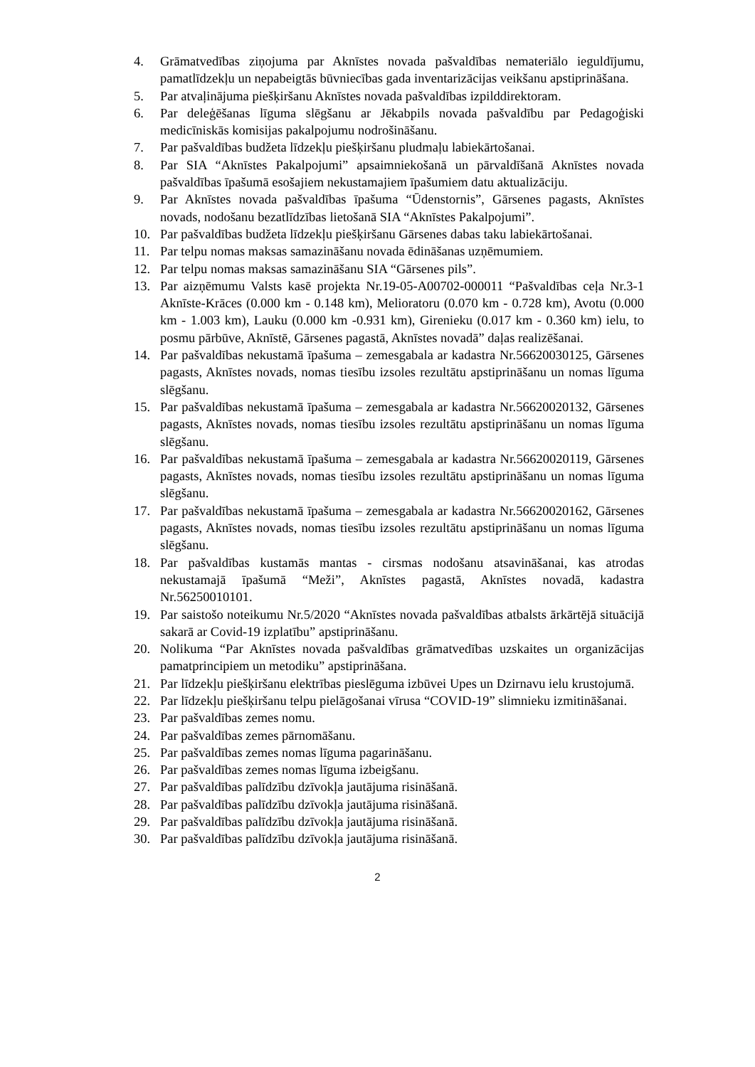4. Grāmatvedības ziņojuma par Aknīstes novada pašvaldības nemateriālo ieguldījumu, pamatlīdzekļu un nepabeigtās būvniecības gada inventarizācijas veikšanu apstiprināšana.
5. Par atvaļinājuma piešķiršanu Aknīstes novada pašvaldības izpilddirektoram.
6. Par deleģēšanas līguma slēgšanu ar Jēkabpils novada pašvaldību par Pedagoģiski medicīniskās komisijas pakalpojumu nodrošināšanu.
7. Par pašvaldības budžeta līdzekļu piešķiršanu pludmaļu labiekārtošanai.
8. Par SIA “Aknīstes Pakalpojumi” apsaimniekošanā un pārvaldīšanā Aknīstes novada pašvaldības īpašumā esošajiem nekustamajiem īpašumiem datu aktualizāciju.
9. Par Aknīstes novada pašvaldības īpašuma “Ūdenstornis”, Gārsenes pagasts, Aknīstes novads, nodošanu bezatlīdzības lietošanā SIA “Aknīstes Pakalpojumi”.
10. Par pašvaldības budžeta līdzekļu piešķiršanu Gārsenes dabas taku labiekārtošanai.
11. Par telpu nomas maksas samazināšanu novada ēdināšanas uzņēmumiem.
12. Par telpu nomas maksas samazināšanu SIA “Gārsenes pils”.
13. Par aizņēmumu Valsts kasē projekta Nr.19-05-A00702-000011 “Pašvaldības ceļa Nr.3-1 Aknīste-Krāces (0.000 km - 0.148 km), Melioratoru (0.070 km - 0.728 km), Avotu (0.000 km - 1.003 km), Lauku (0.000 km -0.931 km), Girenieku (0.017 km - 0.360 km) ielu, to posmu pārbūve, Aknīstē, Gārsenes pagastā, Aknīstes novadā” daļas realizēšanai.
14. Par pašvaldības nekustamā īpašuma – zemesgabala ar kadastra Nr.56620030125, Gārsenes pagasts, Aknīstes novads, nomas tiesību izsoles rezultātu apstiprināšanu un nomas līguma slēgšanu.
15. Par pašvaldības nekustamā īpašuma – zemesgabala ar kadastra Nr.56620020132, Gārsenes pagasts, Aknīstes novads, nomas tiesību izsoles rezultātu apstiprināšanu un nomas līguma slēgšanu.
16. Par pašvaldības nekustamā īpašuma – zemesgabala ar kadastra Nr.56620020119, Gārsenes pagasts, Aknīstes novads, nomas tiesību izsoles rezultātu apstiprināšanu un nomas līguma slēgšanu.
17. Par pašvaldības nekustamā īpašuma – zemesgabala ar kadastra Nr.56620020162, Gārsenes pagasts, Aknīstes novads, nomas tiesību izsoles rezultātu apstiprināšanu un nomas līguma slēgšanu.
18. Par pašvaldības kustamās mantas - cirsmas nodošanu atsavināšanai, kas atrodas nekustamajā īpašumā “Meži”, Aknīstes pagastā, Aknīstes novadā, kadastra Nr.56250010101.
19. Par saistošo noteikumu Nr.5/2020 “Aknīstes novada pašvaldības atbalsts ārkārtējā situācijā sakarā ar Covid-19 izplatību” apstiprināšanu.
20. Nolikuma “Par Aknīstes novada pašvaldības grāmatvedības uzskaites un organizācijas pamatprincipiem un metodiku” apstiprināšana.
21. Par līdzekļu piešķiršanu elektrības pieslēguma izbūvei Upes un Dzirnavu ielu krustojumā.
22. Par līdzekļu piešķiršanu telpu pielāgošanai vīrusa “COVID-19” slimnieku izmitināšanai.
23. Par pašvaldības zemes nomu.
24. Par pašvaldības zemes pārnomāšanu.
25. Par pašvaldības zemes nomas līguma pagarināšanu.
26. Par pašvaldības zemes nomas līguma izbeigšanu.
27. Par pašvaldības palīdzību dzīvokļa jautājuma risināšanā.
28. Par pašvaldības palīdzību dzīvokļa jautājuma risināšanā.
29. Par pašvaldības palīdzību dzīvokļa jautājuma risināšanā.
30. Par pašvaldības palīdzību dzīvokļa jautājuma risināšanā.
2